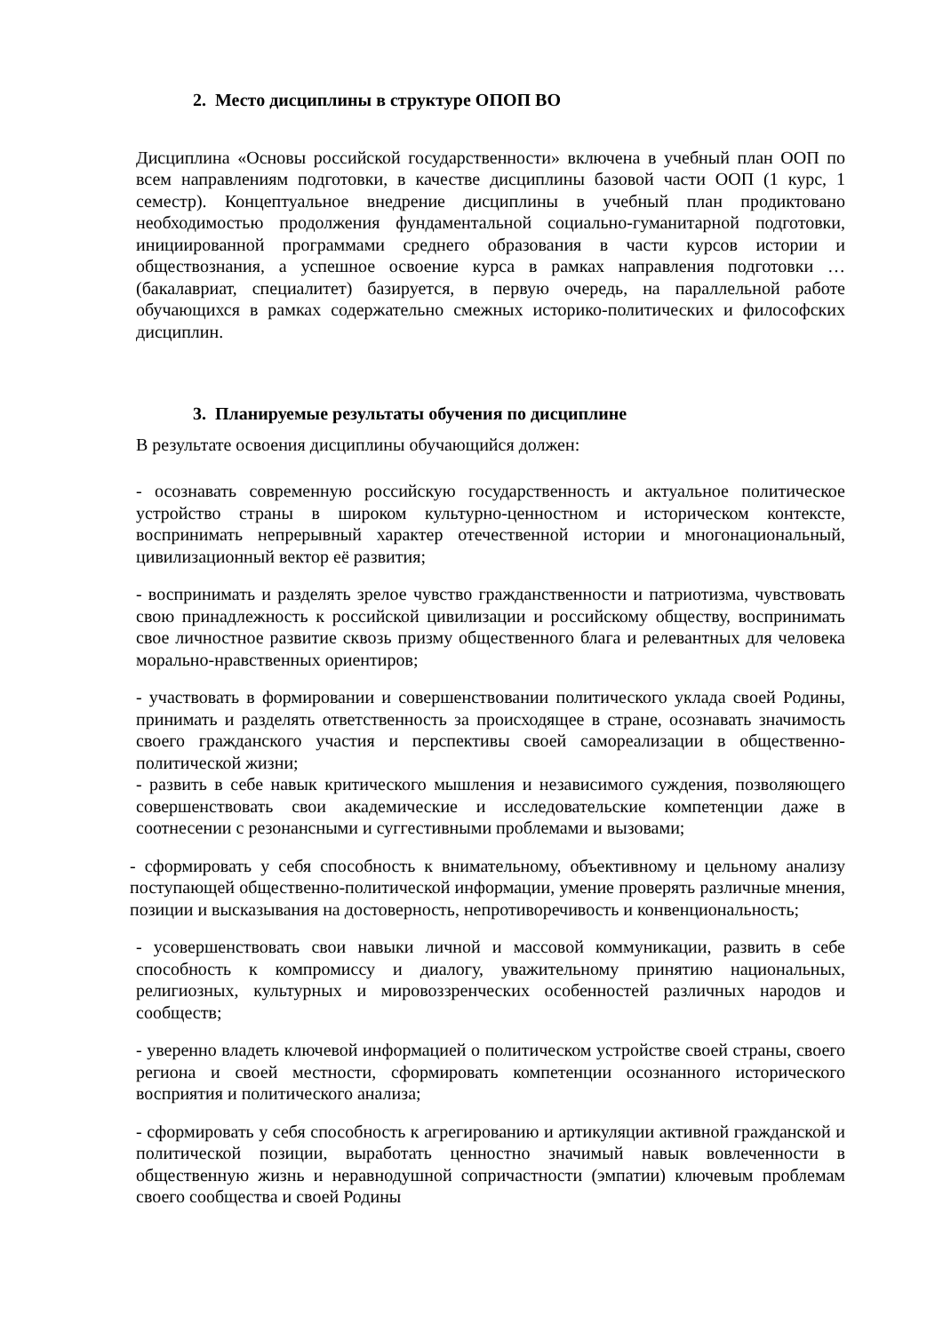2. Место дисциплины в структуре ОПОП ВО
Дисциплина «Основы российской государственности» включена в учебный план ООП по всем направлениям подготовки, в качестве дисциплины базовой части ООП (1 курс, 1 семестр). Концептуальное внедрение дисциплины в учебный план продиктовано необходимостью продолжения фундаментальной социально-гуманитарной подготовки, инициированной программами среднего образования в части курсов истории и обществознания, а успешное освоение курса в рамках направления подготовки … (бакалавриат, специалитет) базируется, в первую очередь, на параллельной работе обучающихся в рамках содержательно смежных историко-политических и философских дисциплин.
3. Планируемые результаты обучения по дисциплине
В результате освоения дисциплины обучающийся должен:
- осознавать современную российскую государственность и актуальное политическое устройство страны в широком культурно-ценностном и историческом контексте, воспринимать непрерывный характер отечественной истории и многонациональный, цивилизационный вектор её развития;
- воспринимать и разделять зрелое чувство гражданственности и патриотизма, чувствовать свою принадлежность к российской цивилизации и российскому обществу, воспринимать свое личностное развитие сквозь призму общественного блага и релевантных для человека морально-нравственных ориентиров;
- участвовать в формировании и совершенствовании политического уклада своей Родины, принимать и разделять ответственность за происходящее в стране, осознавать значимость своего гражданского участия и перспективы своей самореализации в общественно-политической жизни;
- развить в себе навык критического мышления и независимого суждения, позволяющего совершенствовать свои академические и исследовательские компетенции даже в соотнесении с резонансными и суггестивными проблемами и вызовами;
- сформировать у себя способность к внимательному, объективному и цельному анализу поступающей общественно-политической информации, умение проверять различные мнения, позиции и высказывания на достоверность, непротиворечивость и конвенциональность;
- усовершенствовать свои навыки личной и массовой коммуникации, развить в себе способность к компромиссу и диалогу, уважительному принятию национальных, религиозных, культурных и мировоззренческих особенностей различных народов и сообществ;
- уверенно владеть ключевой информацией о политическом устройстве своей страны, своего региона и своей местности, сформировать компетенции осознанного исторического восприятия и политического анализа;
- сформировать у себя способность к агрегированию и артикуляции активной гражданской и политической позиции, выработать ценностно значимый навык вовлеченности в общественную жизнь и неравнодушной сопричастности (эмпатии) ключевым проблемам своего сообщества и своей Родины